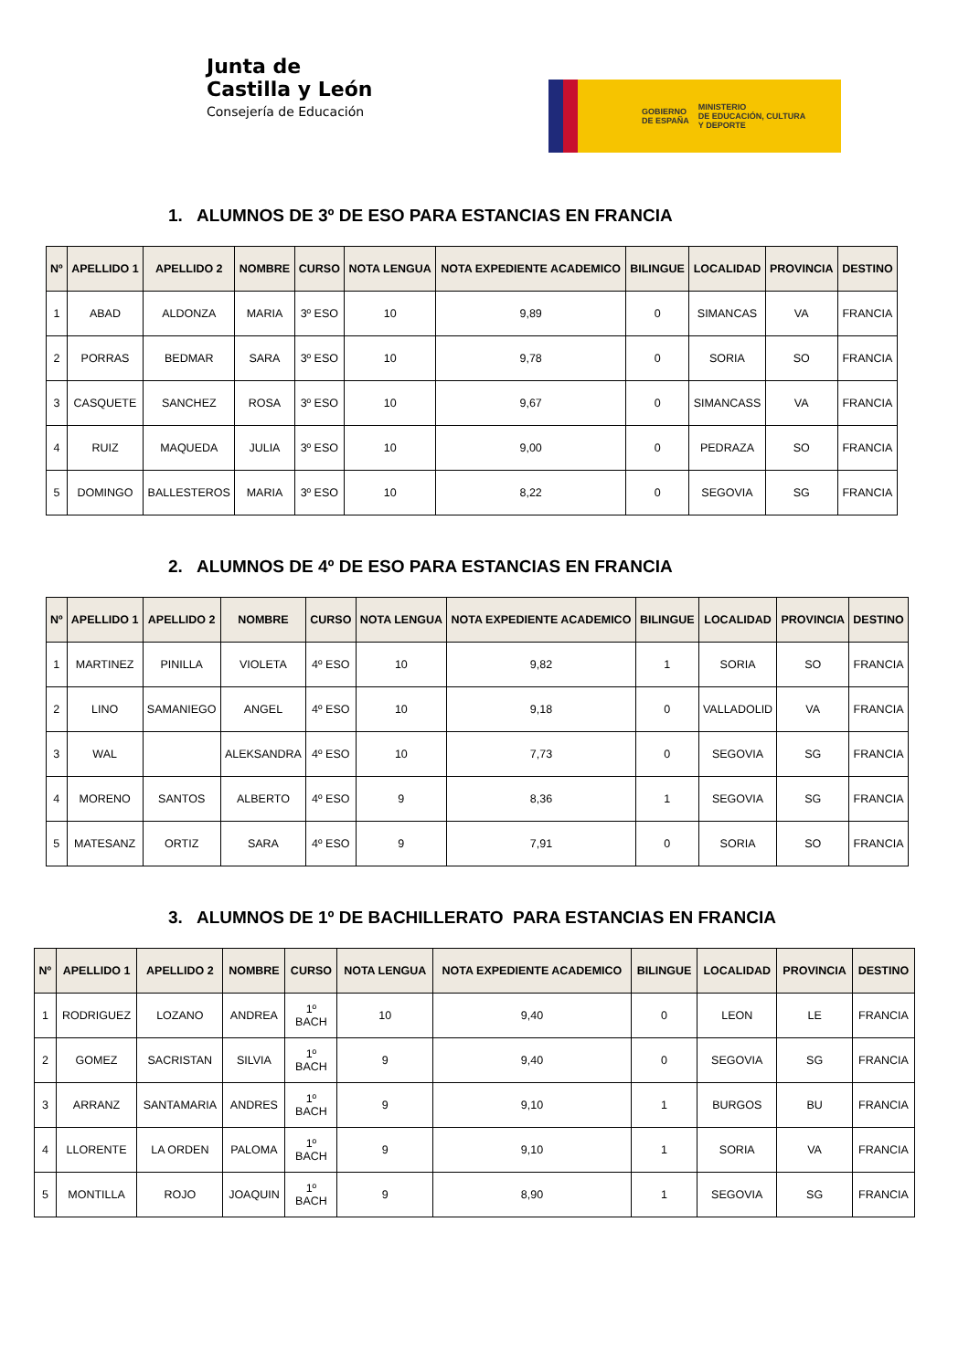Junta de
Castilla y León
Consejería de Educación
GOBIERNO
DE ESPAÑA MINISTERIO
DE EDUCACIÓN, CULTURA
Y DEPORTE
1. ALUMNOS DE 3º DE ESO PARA ESTANCIAS EN FRANCIA
| Nº | APELLIDO 1 | APELLIDO 2 | NOMBRE | CURSO | NOTA LENGUA | NOTA EXPEDIENTE ACADEMICO | BILINGUE | LOCALIDAD | PROVINCIA | DESTINO |
| --- | --- | --- | --- | --- | --- | --- | --- | --- | --- | --- |
| 1 | ABAD | ALDONZA | MARIA | 3º ESO | 10 | 9,89 | 0 | SIMANCAS | VA | FRANCIA |
| 2 | PORRAS | BEDMAR | SARA | 3º ESO | 10 | 9,78 | 0 | SORIA | SO | FRANCIA |
| 3 | CASQUETE | SANCHEZ | ROSA | 3º ESO | 10 | 9,67 | 0 | SIMANCASS | VA | FRANCIA |
| 4 | RUIZ | MAQUEDA | JULIA | 3º ESO | 10 | 9,00 | 0 | PEDRAZA | SO | FRANCIA |
| 5 | DOMINGO | BALLESTEROS | MARIA | 3º ESO | 10 | 8,22 | 0 | SEGOVIA | SG | FRANCIA |
2. ALUMNOS DE 4º DE ESO PARA ESTANCIAS EN FRANCIA
| Nº | APELLIDO 1 | APELLIDO 2 | NOMBRE | CURSO | NOTA LENGUA | NOTA EXPEDIENTE ACADEMICO | BILINGUE | LOCALIDAD | PROVINCIA | DESTINO |
| --- | --- | --- | --- | --- | --- | --- | --- | --- | --- | --- |
| 1 | MARTINEZ | PINILLA | VIOLETA | 4º ESO | 10 | 9,82 | 1 | SORIA | SO | FRANCIA |
| 2 | LINO | SAMANIEGO | ANGEL | 4º ESO | 10 | 9,18 | 0 | VALLADOLID | VA | FRANCIA |
| 3 | WAL | | ALEKSANDRA | 4º ESO | 10 | 7,73 | 0 | SEGOVIA | SG | FRANCIA |
| 4 | MORENO | SANTOS | ALBERTO | 4º ESO | 9 | 8,36 | 1 | SEGOVIA | SG | FRANCIA |
| 5 | MATESANZ | ORTIZ | SARA | 4º ESO | 9 | 7,91 | 0 | SORIA | SO | FRANCIA |
3. ALUMNOS DE 1º DE BACHILLERATO PARA ESTANCIAS EN FRANCIA
| Nº | APELLIDO 1 | APELLIDO 2 | NOMBRE | CURSO | NOTA LENGUA | NOTA EXPEDIENTE ACADEMICO | BILINGUE | LOCALIDAD | PROVINCIA | DESTINO |
| --- | --- | --- | --- | --- | --- | --- | --- | --- | --- | --- |
| 1 | RODRIGUEZ | LOZANO | ANDREA | 1º BACH | 10 | 9,40 | 0 | LEON | LE | FRANCIA |
| 2 | GOMEZ | SACRISTAN | SILVIA | 1º BACH | 9 | 9,40 | 0 | SEGOVIA | SG | FRANCIA |
| 3 | ARRANZ | SANTAMARIA | ANDRES | 1º BACH | 9 | 9,10 | 1 | BURGOS | BU | FRANCIA |
| 4 | LLORENTE | LA ORDEN | PALOMA | 1º BACH | 9 | 9,10 | 1 | SORIA | VA | FRANCIA |
| 5 | MONTILLA | ROJO | JOAQUIN | 1º BACH | 9 | 8,90 | 1 | SEGOVIA | SG | FRANCIA |